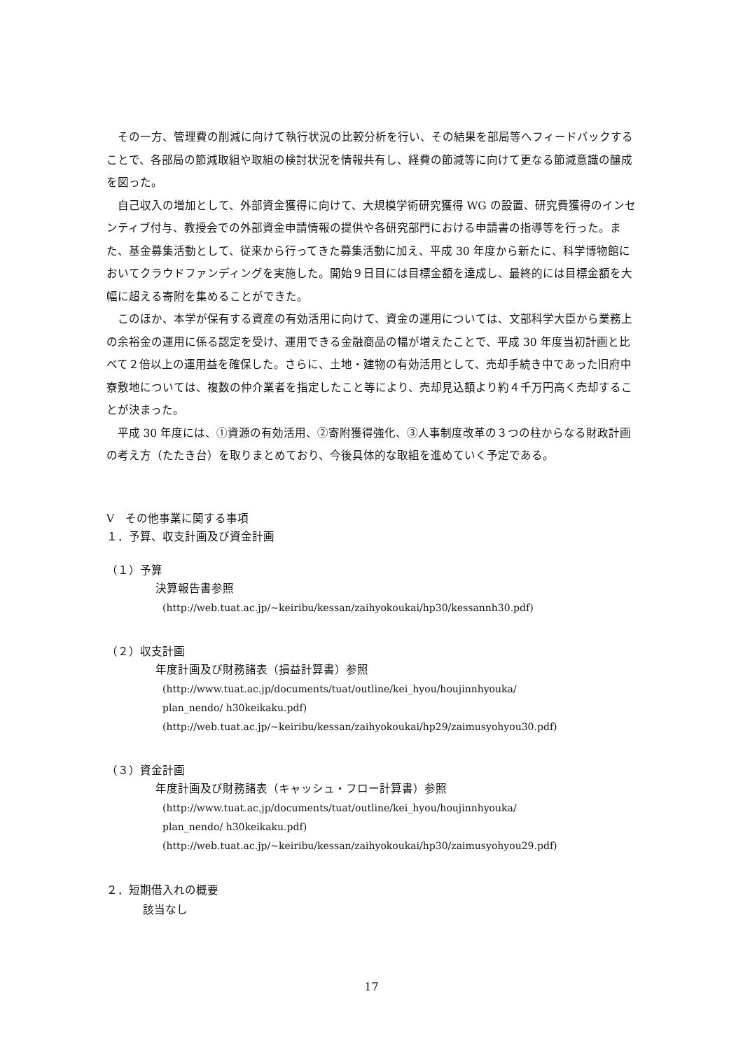その一方、管理費の削減に向けて執行状況の比較分析を行い、その結果を部局等へフィードバックすることで、各部局の節減取組や取組の検討状況を情報共有し、経費の節減等に向けて更なる節減意識の醸成を図った。
自己収入の増加として、外部資金獲得に向けて、大規模学術研究獲得 WG の設置、研究費獲得のインセンティブ付与、教授会での外部資金申請情報の提供や各研究部門における申請書の指導等を行った。また、基金募集活動として、従来から行ってきた募集活動に加え、平成 30 年度から新たに、科学博物館においてクラウドファンディングを実施した。開始９日目には目標金額を達成し、最終的には目標金額を大幅に超える寄附を集めることができた。
このほか、本学が保有する資産の有効活用に向けて、資金の運用については、文部科学大臣から業務上の余裕金の運用に係る認定を受け、運用できる金融商品の幅が増えたことで、平成 30 年度当初計画と比べて２倍以上の運用益を確保した。さらに、土地・建物の有効活用として、売却手続き中であった旧府中寮敷地については、複数の仲介業者を指定したこと等により、売却見込額より約４千万円高く売却することが決まった。
平成 30 年度には、①資源の有効活用、②寄附獲得強化、③人事制度改革の３つの柱からなる財政計画の考え方（たたき台）を取りまとめており、今後具体的な取組を進めていく予定である。
Ⅴ　その他事業に関する事項
１．予算、収支計画及び資金計画
（１）予算
決算報告書参照
(http://web.tuat.ac.jp/~keiribu/kessan/zaihyokoukai/hp30/kessannh30.pdf)
（２）収支計画
年度計画及び財務諸表（損益計算書）参照
(http://www.tuat.ac.jp/documents/tuat/outline/kei_hyou/houjinnhyouka/
plan_nendo/ h30keikaku.pdf)
(http://web.tuat.ac.jp/~keiribu/kessan/zaihyokoukai/hp29/zaimusyohyou30.pdf)
（３）資金計画
年度計画及び財務諸表（キャッシュ・フロー計算書）参照
(http://www.tuat.ac.jp/documents/tuat/outline/kei_hyou/houjinnhyouka/
plan_nendo/ h30keikaku.pdf)
(http://web.tuat.ac.jp/~keiribu/kessan/zaihyokoukai/hp30/zaimusyohyou29.pdf)
２．短期借入れの概要
該当なし
17